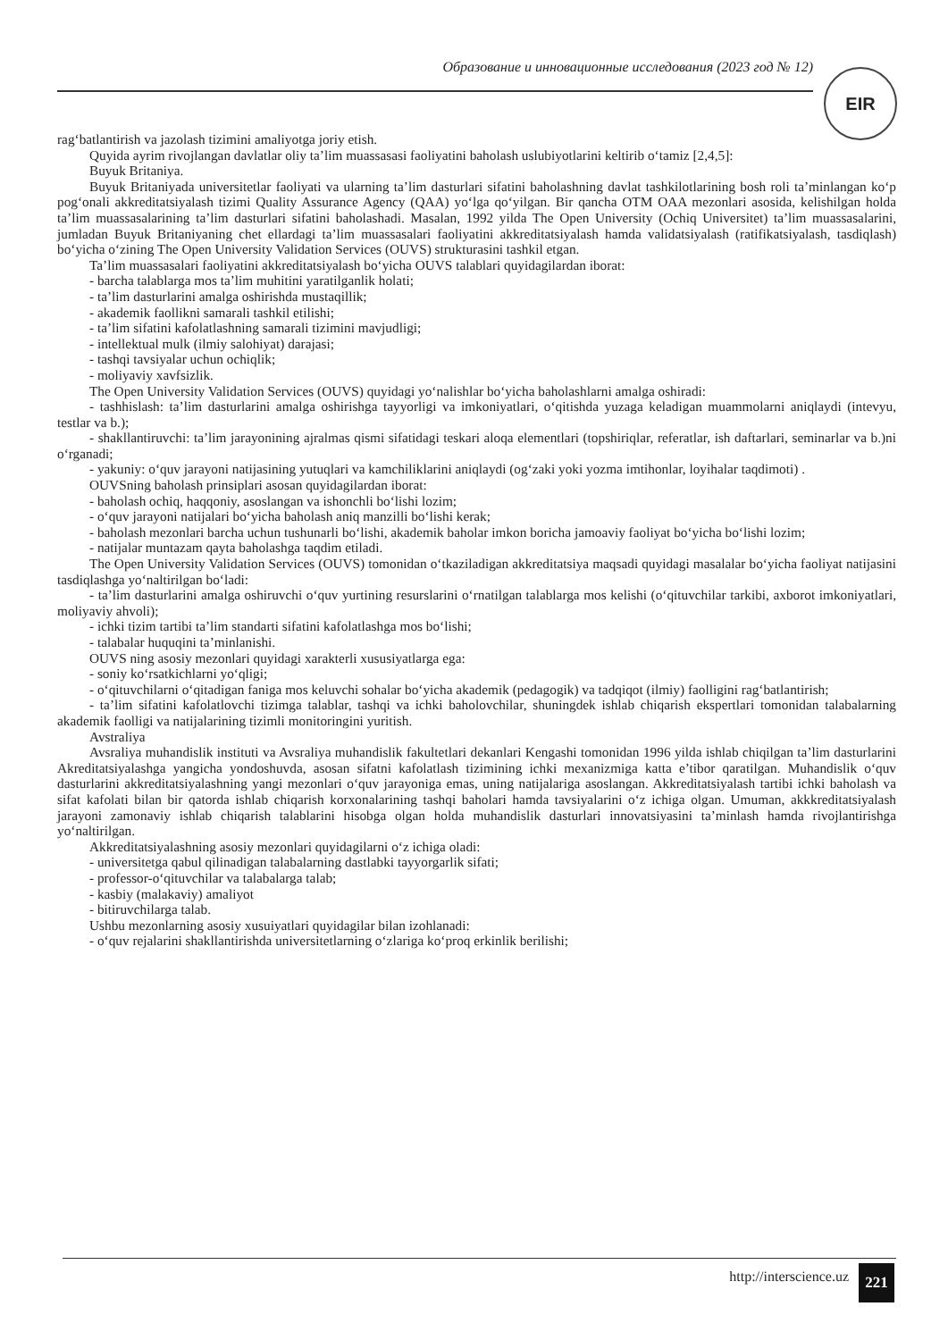Образование и инновационные исследования (2023 год № 12) EIR
rag‘batlantirish va jazolash tizimini amaliyotga joriy etish.
Quyida ayrim rivojlangan davlatlar oliy ta’lim muassasasi faoliyatini baholash uslubiyotlarini keltirib o‘tamiz [2,4,5]:
Buyuk Britaniya.
Buyuk Britaniyada universitetlar faoliyati va ularning ta’lim dasturlari sifatini baholashning davlat tashkilotlarining bosh roli ta’minlangan ko‘p pog‘onali akkreditatsiyalash tizimi Quality Assurance Agency (QAA) yo‘lga qo‘yilgan. Bir qancha OTM OAA mezonlari asosida, kelishilgan holda ta’lim muassasalarining ta’lim dasturlari sifatini baholashadi. Masalan, 1992 yilda The Open University (Ochiq Universitet) ta’lim muassasalarini, jumladan Buyuk Britaniyaning chet ellardagi ta’lim muassasalari faoliyatini akkreditatsiyalash hamda validatsiyalash (ratifikatsiyalash, tasdiqlash) bo‘yicha o‘zining The Open University Validation Services (OUVS) strukturasini tashkil etgan.
Ta’lim muassasalari faoliyatini akkreditatsiyalash bo‘yicha OUVS talablari quyidagilardan iborat:
- barcha talablarga mos ta’lim muhitini yaratilganlik holati;
- ta’lim dasturlarini amalga oshirishda mustaqillik;
- akademik faollikni samarali tashkil etilishi;
- ta’lim sifatini kafolatlashning samarali tizimini mavjudligi;
- intellektual mulk (ilmiy salohiyat) darajasi;
- tashqi tavsiyalar uchun ochiqlik;
- moliyaviy xavfsizlik.
The Open University Validation Services (OUVS) quyidagi yo‘nalishlar bo‘yicha baholashlarni amalga oshiradi:
- tashhislash: ta’lim dasturlarini amalga oshirishga tayyorligi va imkoniyatlari, o‘qitishda yuzaga keladigan muammolarni aniqlaydi (intevyu, testlar va b.);
- shakllantiruvchi: ta’lim jarayonining ajralmas qismi sifatidagi teskari aloqa elementlari (topshiriqlar, referatlar, ish daftarlari, seminarlar va b.)ni o‘rganadi;
- yakuniy: o‘quv jarayoni natijasining yutuqlari va kamchiliklarini aniqlaydi (og‘zaki yoki yozma imtihonlar, loyihalar taqdimoti) .
OUVSning baholash prinsiplari asosan quyidagilardan iborat:
- baholash ochiq, haqqoniy, asoslangan va ishonchli bo‘lishi lozim;
- o‘quv jarayoni natijalari bo‘yicha baholash aniq manzilli bo‘lishi kerak;
- baholash mezonlari barcha uchun tushunarli bo‘lishi, akademik baholar imkon boricha jamoaviy faoliyat bo‘yicha bo‘lishi lozim;
- natijalar muntazam qayta baholashga taqdim etiladi.
The Open University Validation Services (OUVS) tomonidan o‘tkaziladigan akkreditatsiya maqsadi quyidagi masalalar bo‘yicha faoliyat natijasini tasdiqlashga yo‘naltirilgan bo‘ladi:
- ta’lim dasturlarini amalga oshiruvchi o‘quv yurtining resurslarini o‘rnatilgan talablarga mos kelishi (o‘qituvchilar tarkibi, axborot imkoniyatlari, moliyaviy ahvoli);
- ichki tizim tartibi ta’lim standarti sifatini kafolatlashga mos bo‘lishi;
- talabalar huquqini ta’minlanishi.
OUVS ning asosiy mezonlari quyidagi xarakterli xususiyatlarga ega:
- soniy ko‘rsatkichlarni yo‘qligi;
- o‘qituvchilarni o‘qitadigan faniga mos keluvchi sohalar bo‘yicha akademik (pedagogik) va tadqiqot (ilmiy) faolligini rag‘batlantirish;
- ta’lim sifatini kafolatlovchi tizimga talablar, tashqi va ichki baholovchilar, shuningdek ishlab chiqarish ekspertlari tomonidan talabalarning akademik faolligi va natijalarining tizimli monitoringini yuritish.
Avstraliya
Avsraliya muhandislik instituti va Avsraliya muhandislik fakultetlari dekanlari Kengashi tomonidan 1996 yilda ishlab chiqilgan ta’lim dasturlarini Akreditatsiyalashga yangicha yondoshuvda, asosan sifatni kafolatlash tizimining ichki mexanizmiga katta e’tibor qaratilgan. Muhandislik o‘quv dasturlarini akkreditatsiyalashning yangi mezonlari o‘quv jarayoniga emas, uning natijalariga asoslangan. Akkreditatsiyalash tartibi ichki baholash va sifat kafolati bilan bir qatorda ishlab chiqarish korxonalarining tashqi baholari hamda tavsiyalarini o‘z ichiga olgan. Umuman, akkkreditatsiyalash jarayoni zamonaviy ishlab chiqarish talablarini hisobga olgan holda muhandislik dasturlari innovatsiyasini ta’minlash hamda rivojlantirishga yo‘naltirilgan.
Akkreditatsiyalashning asosiy mezonlari quyidagilarni o‘z ichiga oladi:
- universitetga qabul qilinadigan talabalarning dastlabki tayyorgarlik sifati;
- professor-o‘qituvchilar va talabalarga talab;
- kasbiy (malakaviy) amaliyot
- bitiruvchilarga talab.
Ushbu mezonlarning asosiy xusuiyatlari quyidagilar bilan izohlanadi:
- o‘quv rejalarini shakllantirishda universitetlarning o‘zlariga ko‘proq erkinlik berilishi;
http://interscience.uz 221